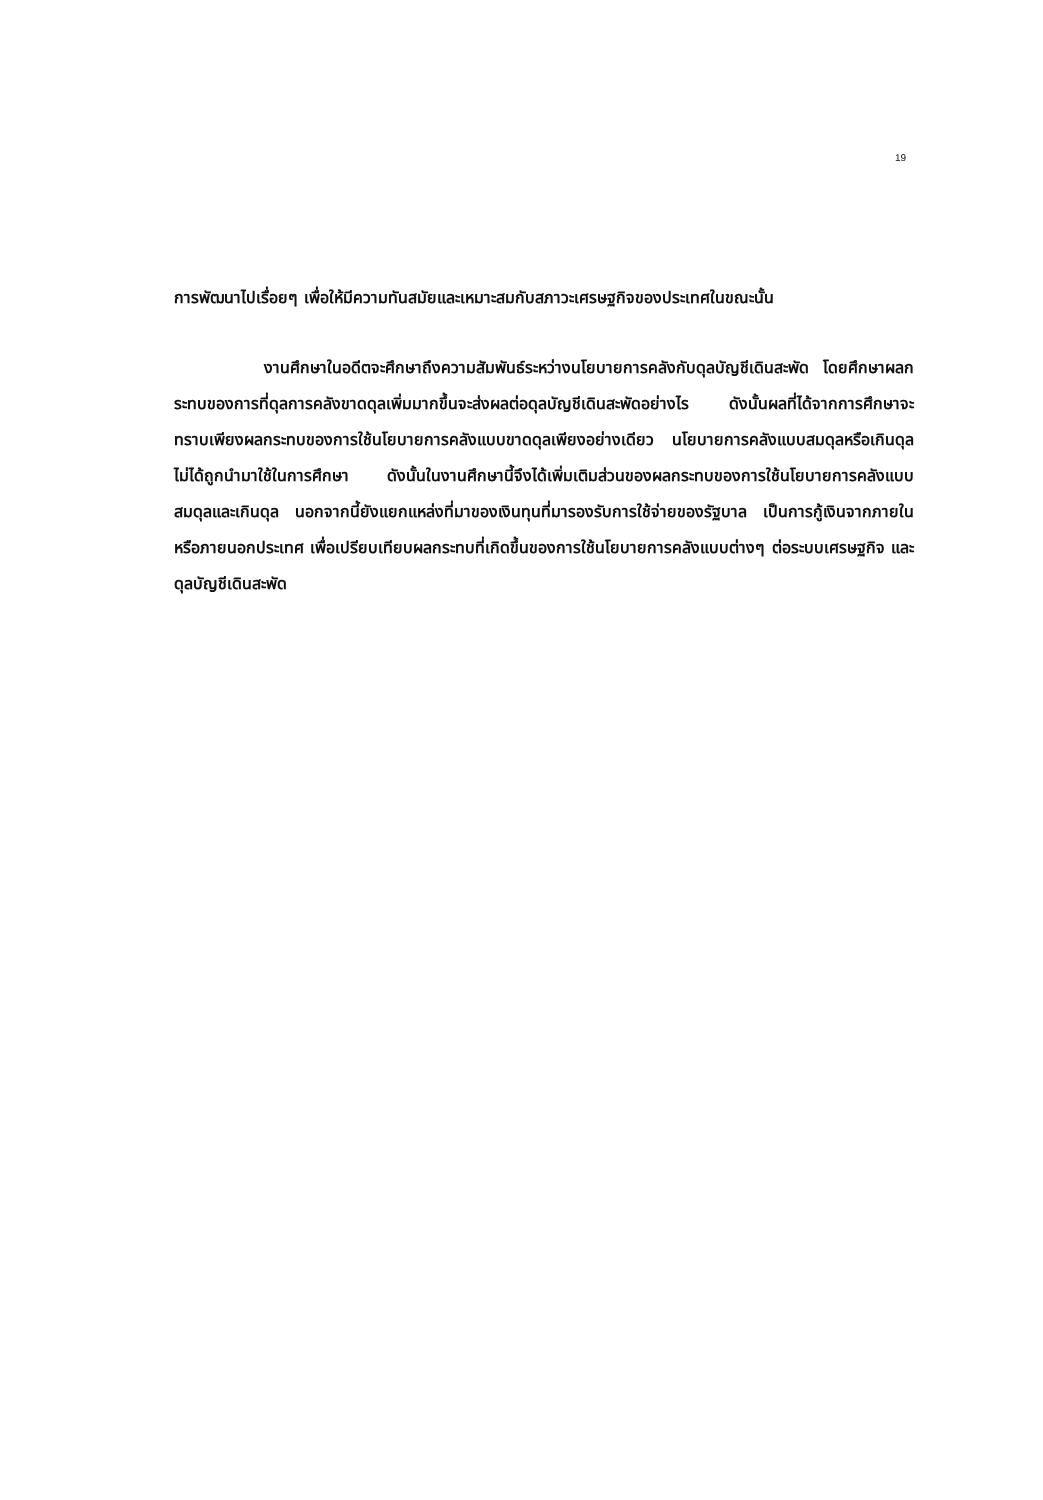19
การพัฒนาไปเรื่อยๆ เพื่อให้มีความทันสมัยและเหมาะสมกับสภาวะเศรษฐกิจของประเทศในขณะนั้น
งานศึกษาในอดีตจะศึกษาถึงความสัมพันธ์ระหว่างนโยบายการคลังกับดุลบัญชีเดินสะพัด โดยศึกษาผลกระทบของการที่ดุลการคลังขาดดุลเพิ่มมากขึ้นจะส่งผลต่อดุลบัญชีเดินสะพัดอย่างไร ดังนั้นผลที่ได้จากการศึกษาจะทราบเพียงผลกระทบของการใช้นโยบายการคลังแบบขาดดุลเพียงอย่างเดียว นโยบายการคลังแบบสมดุลหรือเกินดุลไม่ได้ถูกนำมาใช้ในการศึกษา ดังนั้นในงานศึกษานี้จึงได้เพิ่มเติมส่วนของผลกระทบของการใช้นโยบายการคลังแบบสมดุลและเกินดุล นอกจากนี้ยังแยกแหล่งที่มาของเงินทุนที่มารองรับการใช้จ่ายของรัฐบาล เป็นการกู้เงินจากภายในหรือภายนอกประเทศ เพื่อเปรียบเทียบผลกระทบที่เกิดขึ้นของการใช้นโยบายการคลังแบบต่างๆ ต่อระบบเศรษฐกิจ และดุลบัญชีเดินสะพัด